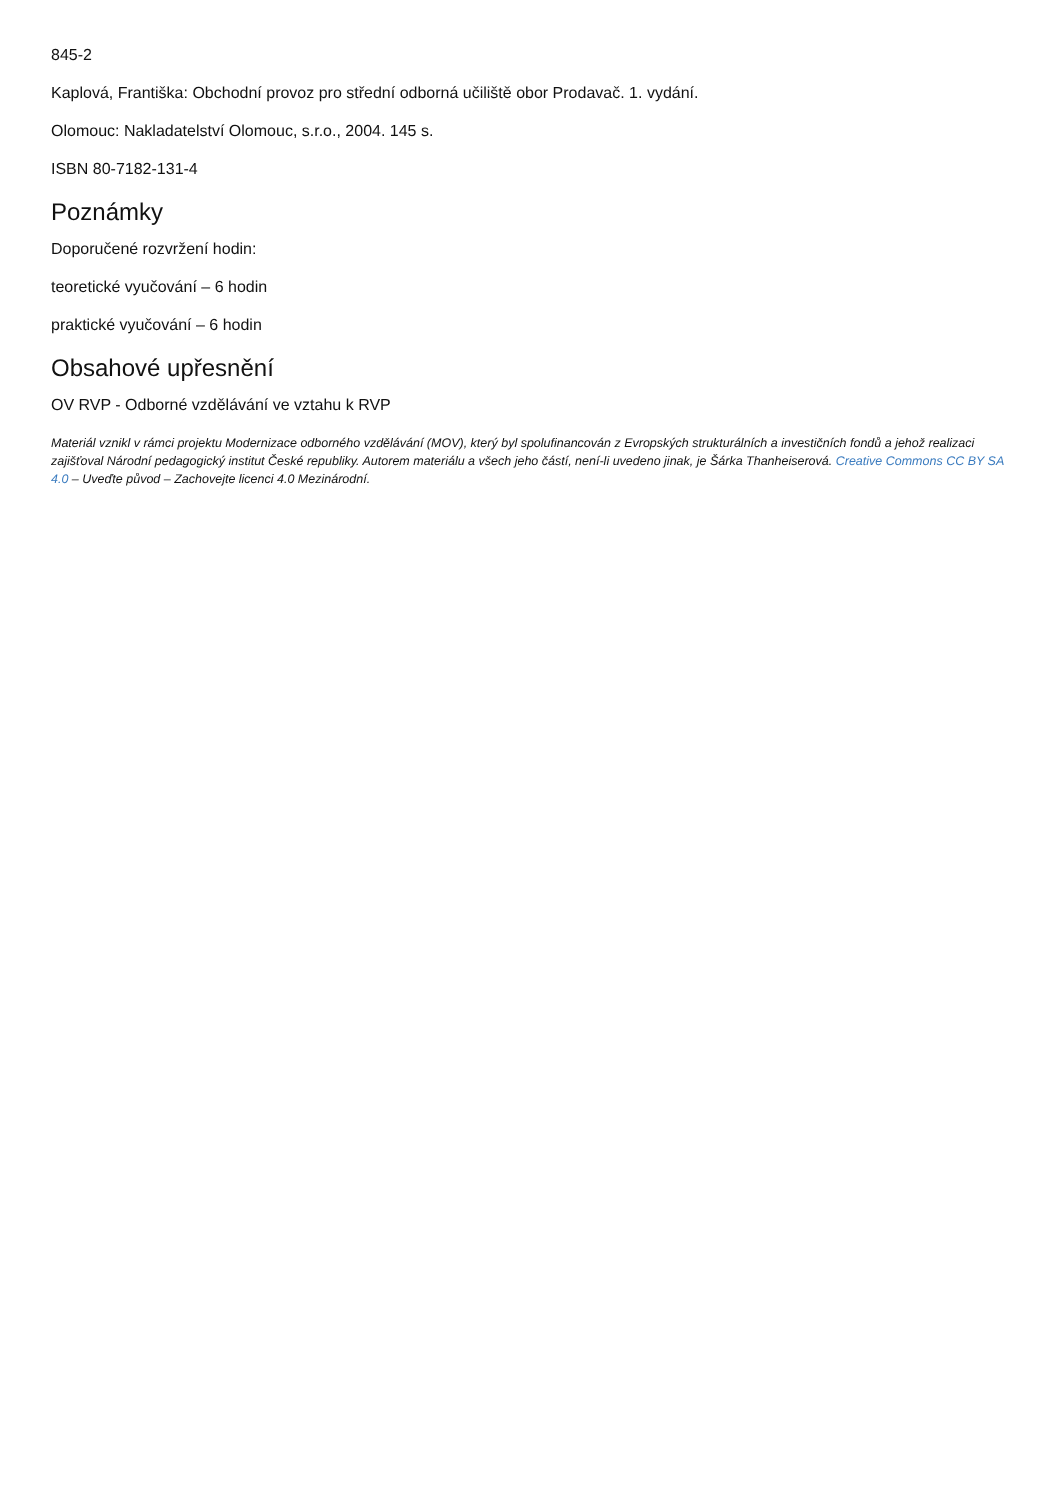845-2
Kaplová, Františka: Obchodní provoz pro střední odborná učiliště obor Prodavač. 1. vydání.
Olomouc: Nakladatelství Olomouc, s.r.o., 2004. 145 s.
ISBN 80-7182-131-4
Poznámky
Doporučené rozvržení hodin:
teoretické vyučování – 6 hodin
praktické vyučování – 6 hodin
Obsahové upřesnění
OV RVP - Odborné vzdělávání ve vztahu k RVP
Materiál vznikl v rámci projektu Modernizace odborného vzdělávání (MOV), který byl spolufinancován z Evropských strukturálních a investičních fondů a jehož realizaci zajišťoval Národní pedagogický institut České republiky. Autorem materiálu a všech jeho částí, není-li uvedeno jinak, je Šárka Thanheiserová. Creative Commons CC BY SA 4.0 – Uveďte původ – Zachovejte licenci 4.0 Mezinárodní.